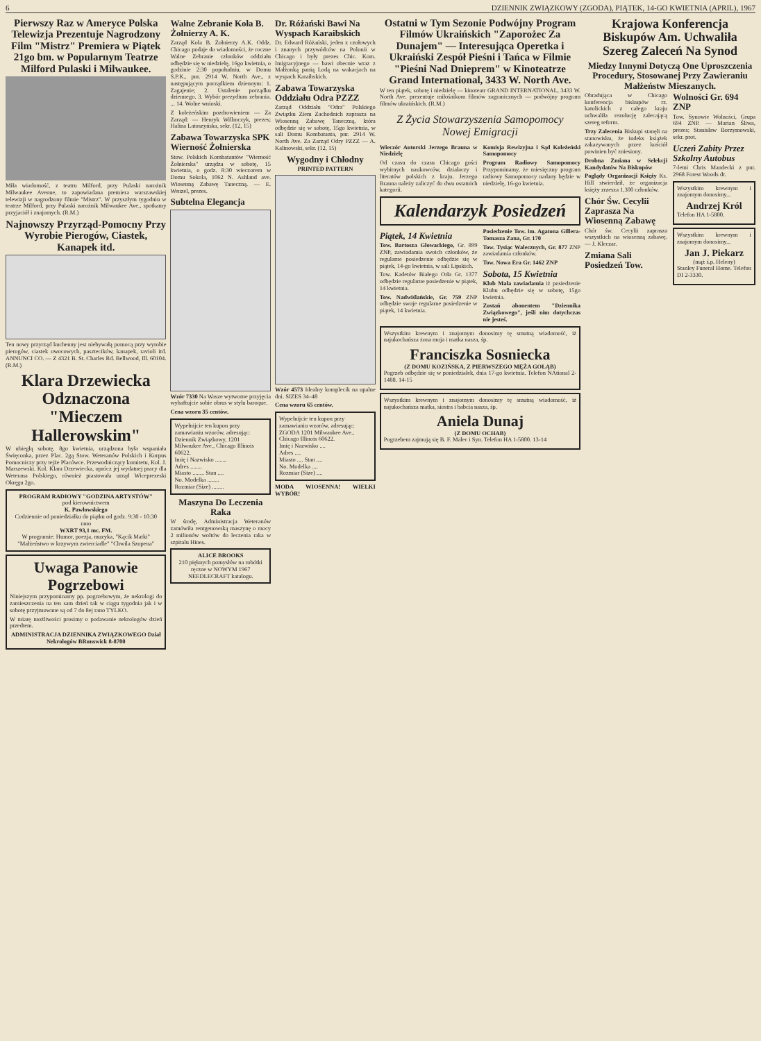6 DZIENNIK ZWIĄZKOWY (ZGODA), PIĄTEK, 14-GO KWIETNIA (APRIL), 1967
Pierwszy Raz w Ameryce Polska Telewizja Prezentuje Nagrodzony Film "Mistrz" Premiera w Piątek 21go bm. w Popularnym Teatrze Milford Pulaski i Milwaukee.
Miła wiadomość, z teatru Milford, przy Pulaski narożnik Milwaukee Avenue, to zapowiadana premiera warszawskiej telewizji w nagrodzony filmie "Mistrz". W przyszłym tygodniu w teatrze Milford, przy Pulaski narożnik Milwaukee Ave., spotkamy przyjaciół i znajomych. (R.M.)
Najnowszy Przyrząd-Pomocny Przy Wyrobie Pierogów, Ciastek, Kanapek itd.
Ten nowy przyrząd kuchenny jest niebywałą pomocą przy wyrobie pierogów, ciastek owocowych, pasztecików, kanapek, ravioli itd. ANNUNCI CO. — Z 4321 B. St. Charles Rd. Bellwood, Ill. 60104. (R.M.)
Klara Drzewiecka Odznaczona "Mieczem Hallerowskim"
W ubiegłą sobotę, 8go kwietnia, urządzona była wspaniała Święconka, przez Plac. 2gą Stow. Weteranów Polskich i Korpus Pomocniczy przy tejże Placówce. Przewodniczący komitetu, Kol. J. Marszewski. Kol. Klara Drzewiecka, oprócz jej wydatnej pracy dla Weterana Polskiego, również piastowała urząd Wiceprezeski Okręgu 2go.
PROGRAM RADIOWY "GODZINA ARTYSTÓW"
pod kierownictwem
K. Pawłowskiego
Codziennie od poniedziałku do piątku od godz. 9:30 - 10:30 rano
WXRT 93,1 mc. FM.
W programie: Humor, poezja, muzyka, "Kącik Matki" "Małżeństwo w krzywym zwierciadle" "Chwila Szopena"
Uwaga Panowie Pogrzebowi
Niniejszym przypominamy pp. pogrzebowym, że nekrologi do zamieszczenia na ten sam dzień tak w ciągu tygodnia jak i w sobotę przyjmowane są od 7 do 8ej rano TYLKO.
W miarę możliwości prosimy o podawanie nekrologów dzień przedtem.
ADMINISTRACJA DZIENNIKA ZWIĄZKOWEGO Dział Nekrologów BRunswick 8-8700
Walne Zebranie Koła B. Żołnierzy A. K.
Zarząd Koła B. Żołnierzy A.K. Oddz. Chicago podaje do wiadomości, że roczne Walne Zebranie członków oddziału odbędzie się w niedzielę, 16go kwietnia, o godzinie 2:30 popołudniu, w Domu S.P.K., pnr. 2914 W. North Ave., z następującym porządkiem dziennym: 1. Zagajenie; 2. Ustalenie porządku dziennego. 3. Wybór prezydium zebrania. ... 14. Wolne wnioski.
Z koleżeńskim pozdrowieniem — Za Zarząd: — Henryk Willmczyk, prezes; Halina Latoszyńska, sekr. (12, 15)
Zabawa Towarzyska SPK Wierność Żołnierska
Stow. Polskich Kombatantów "Wierność Żołnierska" urządza w sobotę, 15 kwietnia, o godz. 8:30 wieczorem w Domu Sokola, 1062 N. Ashland ave. Wiosenną Zabawę Taneczną. — E. Wenzel, prezes.
Subtelna Elegancja
Wzór 7330 Na Wasze wytworne przyjęcia wyhaftujcie sobie obrus w stylu baroque.
Cena wzoru 35 centów.
Wypełnijcie ten kupon przy zamawianiu wzorów, adresując: Dziennik Związkowy, 1201 Milwaukee Ave., Chicago Illinois 60622.
Imię i Nazwisko ........
Adres ........
Miasto ........ Stan ....
No. Modelka ........
Rozmiar (Size) ........
Maszyna Do Leczenia Raka
W środę, Administracja Weteranów zamówiła rentgenowską maszynę o mocy 2 milionów woltów do leczenia raka w szpitalu Hines.
ALICE BROOKS
210 pięknych pomysłów na robótki ręczne w NOWYM 1967 NEEDLECRAFT katalogu.
Dr. Różański Bawi Na Wyspach Karaibskich
Dr. Edward Różański, jeden z czołowych i znanych przywódców na Polonii w Chicago i były prezes Chic. Kom. Imigracyjnego — bawi obecnie wraz z Małżonką panią Lodą na wakacjach na wyspach Karaibskich.
Zabawa Towarzyska Oddziału Odra PZZZ
Zarząd Oddziału "Odra" Polskiego Związku Ziem Zachodnich zaprasza na Wiosenną Zabawę Taneczną, która odbędzie się w sobotę, 15go kwietnia, w sali Domu Kombatanta, pnr. 2914 W. North Ave. Za Zarząd Odry PZZZ — A. Kalinowski, sekr. (12, 15)
Wygodny i Chłodny
PRINTED PATTERN
Wzór 4573 Idealny komplecik na upalne dni. SIZES 34–48
Cena wzoru 65 centów.
Wypełnijcie ten kupon przy zamawianiu wzorów, adresując: ZGODA 1201 Milwaukee Ave., Chicago Illinois 60622.
Imię i Nazwisko ....
Adres ....
Miasto .... Stan ....
No. Modelka ....
Rozmiar (Size) ....
MODA WIOSENNA! WIELKI WYBÓR!
Ostatni w Tym Sezonie Podwójny Program Filmów Ukraińskich "Zaporożec Za Dunajem" — Interesująca Operetka i Ukraiński Zespół Pieśni i Tańca w Filmie "Pieśni Nad Dnieprem" w Kinoteatrze Grand International, 3433 W. North Ave.
W ten piątek, sobotę i niedzielę — kinoteatr GRAND INTERNATIONAL, 3433 W. North Ave. prezentuje miłośnikom filmów zagranicznych — podwójny program filmów ukraińskich. (R.M.)
Z Życia Stowarzyszenia Samopomocy Nowej Emigracji
Wieczór Autorski Jerzego Brauna w Niedzielę
Od czasu do czasu Chicago gości wybitnych naukowców, działaczy i literatów polskich z kraju. Jerzego Brauna należy zaliczyć do dwu ostatnich kategorii.
Komisja Rewizyjna i Sąd Koleżeński Samopomocy
Program Radiowy Samopomocy Przypominamy, że miesięczny program radiowy Samopomocy nadany będzie w niedzielę, 16-go kwietnia.
Kalendarzyk Posiedzeń
Piątek, 14 Kwietnia
Tow. Bartosza Głowackiego, Gr. 899 ZNP, zawiadamia swoich członków, że regularne posiedzenie odbędzie się w piątek, 14-go kwietnia, w sali Lipskich.
Tow. Kadetów Białego Orła Gr. 1377 odbędzie regularne posiedzenie w piątek, 14 kwietnia.
Tow. Nadwiślańskie, Gr. 759 ZNP odbędzie swoje regularne posiedzenie w piątek, 14 kwietnia.
Posiedzenie Tow. im. Agatona Gillera-Tomasza Zana, Gr. 170
Tow. Tysiąc Walecznych, Gr. 877 ZNP zawiadamia członków.
Tow. Nowa Era Gr. 1462 ZNP
Sobota, 15 Kwietnia
Klub Mała zawiadamia iż posiedzenie Klubu odbędzie się w sobotę, 15go kwietnia.
Zostań abonentem "Dziennika Związkowego", jeśli nim dotychczas nie jesteś.
Wszystkim krewnym i znajomym donosimy tę smutną wiadomość, iż najukochańsza żona moja i matka nasza, śp.
Franciszka Sosniecka
(Z DOMU KOZIŃSKA, Z PIERWSZEGO MĘŻA GOŁĄB)
Pogrzeb odbędzie się w poniedziałek, dnia 17-go kwietnia. Telefon NAtional 2-1488. 14-15
Wszystkim krewnym i znajomym donosimy tę smutną wiadomość, iż najukochańsza matka, siostra i babcia nasza, śp.
Aniela Dunaj
(Z DOMU OCHAB)
Pogrzebem zajmują się B. F. Malec i Syn. Telefon HA 1-5800. 13-14
Krajowa Konferencja Biskupów Am. Uchwaliła Szereg Zaleceń Na Synod
Miedzy Innymi Dotyczą One Uproszczenia Procedury, Stosowanej Przy Zawieraniu Małżeństw Mieszanych.
Obradująca w Chicago konferencja biskupów rz. katolickich z całego kraju uchwaliła rezolucję zalecającą szereg reform.
Trzy Zalecenia Biskupi stanęli na stanowisku, że indeks książek zakazywanych przez kościół powinien być zniesiony.
Drobna Zmiana w Selekcji Kandydatów Na Biskupów
Poglądy Organizacji Księży Ks. Hill stwierdził, że organizacja księży zrzesza 1,300 członków.
Chór Św. Cecylii Zaprasza Na Wiosenną Zabawę
Chór św. Cecylii zaprasza wszystkich na wiosenną zabawę. — J. Kleczar.
Zmiana Sali Posiedzeń Tow. Wolności Gr. 694 ZNP
Tow. Synowie Wolności, Grupa 694 ZNP. — Marian Śliwa, prezes; Stanisław Borzymowski, sekr. prot.
Uczeń Zabity Przez Szkolny Autobus
7-letni Chris Mandecki z pnr. 2968 Forest Woods dr.
Wszystkim krewnym i znajomym donosimy...
Andrzej Król
Telefon HA 1-5800.
Wszystkim krewnym i znajomym donosimy...
Jan J. Piekarz
(mąż ś.p. Heleny)
Stanley Funeral Home. Telefon DI 2-3330.